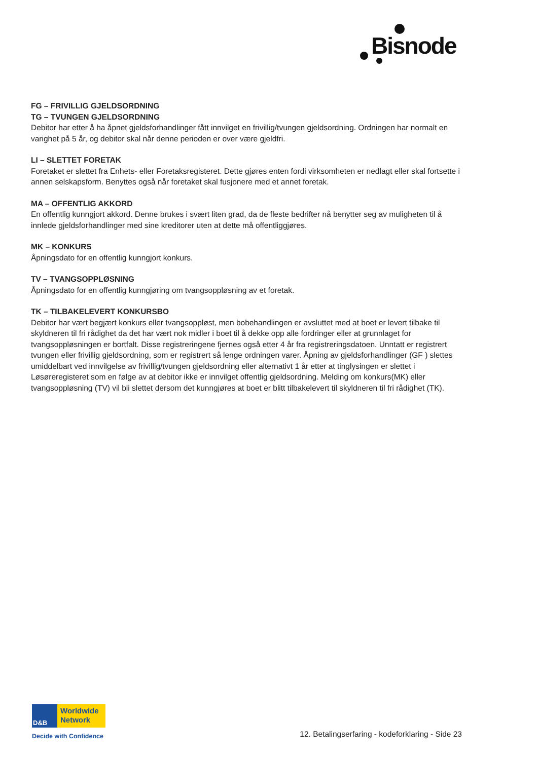Bisnode
FG – FRIVILLIG GJELDSORDNING
TG – TVUNGEN GJELDSORDNING
Debitor har etter å ha åpnet gjeldsforhandlinger fått innvilget en frivillig/tvungen gjeldsordning. Ordningen har normalt en varighet på 5 år, og debitor skal når denne perioden er over være gjeldfri.
LI – SLETTET FORETAK
Foretaket er slettet fra Enhets- eller Foretaksregisteret. Dette gjøres enten fordi virksomheten er nedlagt eller skal fortsette i annen selskapsform. Benyttes også når foretaket skal fusjonere med et annet foretak.
MA – OFFENTLIG AKKORD
En offentlig kunngjort akkord. Denne brukes i svært liten grad, da de fleste bedrifter nå benytter seg av muligheten til å innlede gjeldsforhandlinger med sine kreditorer uten at dette må offentliggjøres.
MK – KONKURS
Åpningsdato for en offentlig kunngjort konkurs.
TV – TVANGSOPPLØSNING
Åpningsdato for en offentlig kunngjøring om tvangsoppløsning av et foretak.
TK – TILBAKELEVERT KONKURSBO
Debitor har vært begjært konkurs eller tvangsoppløst, men bobehandlingen er avsluttet med at boet er levert tilbake til skyldneren til fri rådighet da det har vært nok midler i boet til å dekke opp alle fordringer eller at grunnlaget for tvangsoppløsningen er bortfalt. Disse registreringene fjernes også etter 4 år fra registreringsdatoen. Unntatt er registrert tvungen eller frivillig gjeldsordning, som er registrert så lenge ordningen varer. Åpning av gjeldsforhandlinger (GF ) slettes umiddelbart ved innvilgelse av frivillig/tvungen gjeldsordning eller alternativt 1 år etter at tinglysingen er slettet i Løsøreregisteret som en følge av at debitor ikke er innvilget offentlig gjeldsordning. Melding om konkurs(MK) eller tvangsoppløsning (TV) vil bli slettet dersom det kunngjøres at boet er blitt tilbakelevert til skyldneren til fri rådighet (TK).
D&B
Worldwide
Network
Decide with Confidence
12. Betalingserfaring - kodeforklaring - Side 23